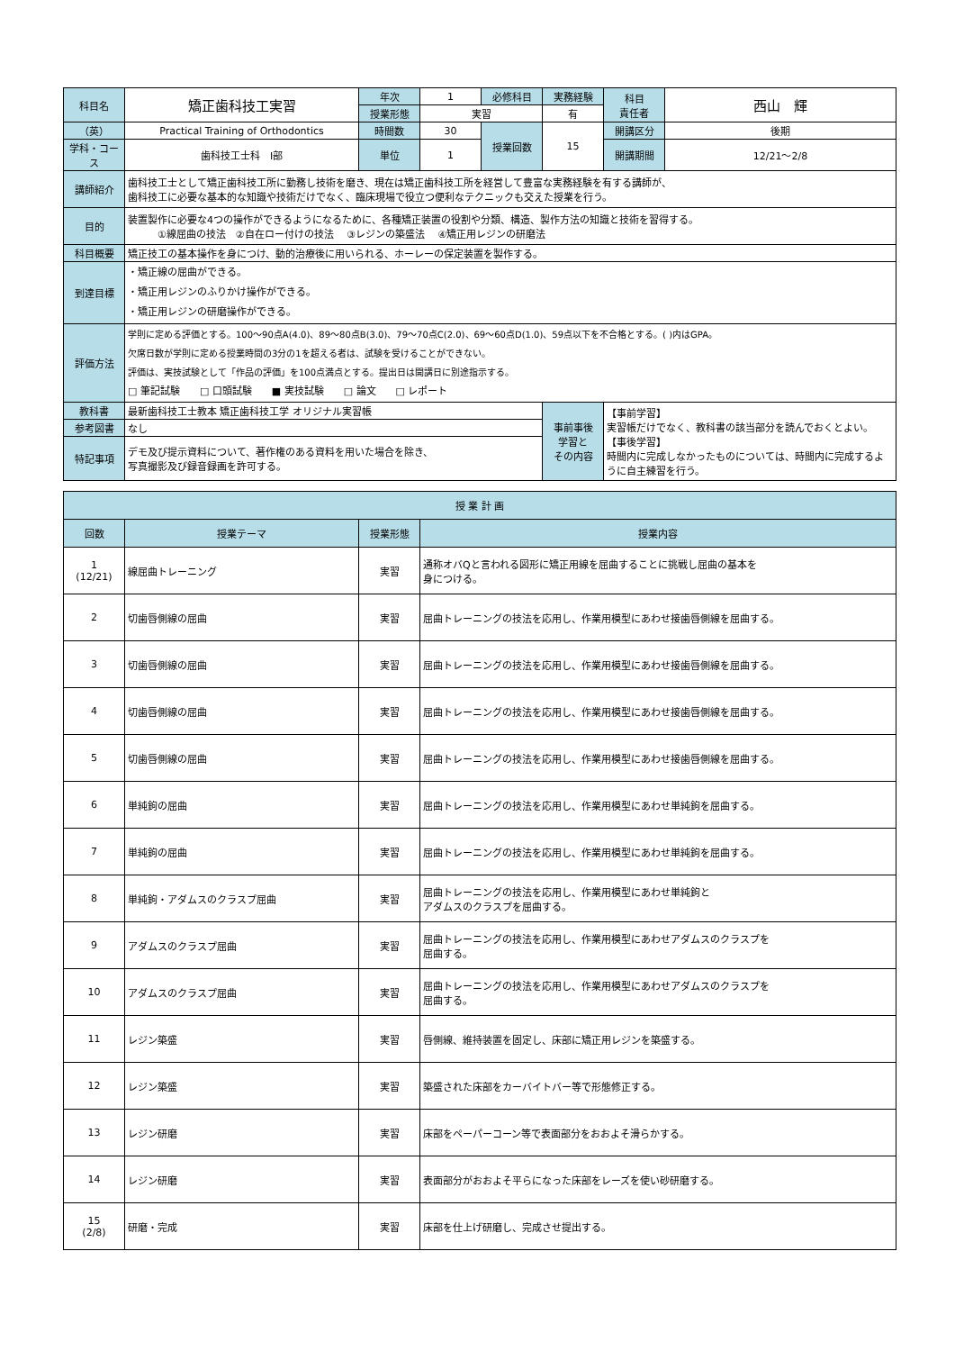| 科目名 | 矯正歯科技工実習 | 年次 | 1 | 必修科目 | 実務経験 | 科目 責任者 | 西山 輝 |
| | | 授業形態 | 実習 | | 有 | | |
| （英） | Practical Training of Orthodontics | 時間数 | 30 | 授業回数 | 15 | 開講区分 | 後期 |
| 学科・コース | 歯科技工士科 Ⅰ部 | 単位 | 1 | | | 開講期間 | 12/21～2/8 |
| 講師紹介 | 歯科技工士として矯正歯科技工所に勤務し技術を磨き、現在は矯正歯科技工所を経営して豊富な実務経験を有する講師が、 歯科技工に必要な基本的な知識や技術だけでなく、臨床現場で役立つ便利なテクニックも交えた授業を行う。 | | | | | | |
| 目的 | 装置製作に必要な4つの操作ができるようになるために、各種矯正装置の役割や分類、構造、製作方法の知識と技術を習得する。 ①線屈曲の技法 ②自在ロー付けの技法 ③レジンの築盛法 ④矯正用レジンの研磨法 | | | | | | |
| 科目概要 | 矯正技工の基本操作を身につけ、動的治療後に用いられる、ホーレーの保定装置を製作する。 | | | | | | |
| 到達目標 | ・矯正線の屈曲ができる。 ・矯正用レジンのふりかけ操作ができる。 ・矯正用レジンの研磨操作ができる。 | | | | | | |
| 評価方法 | 学則に定める評価とする。100～90点A(4.0)、89～80点B(3.0)、79～70点C(2.0)、69～60点D(1.0)、59点以下を不合格とする。( )内はGPA。 欠席日数が学則に定める授業時間の3分の1を超える者は、試験を受けることができない。 評価は、実技試験として「作品の評価」を100点満点とする。提出日は開講日に別途指示する。 □ 筆記試験 □ 口頭試験 ■ 実技試験 □ 論文 □ レポート | | | | | | |
| 教科書 | 最新歯科技工士教本 矯正歯科技工学 オリジナル実習帳 | | | | 事前事後 学習と その内容 | 【事前学習】 実習帳だけでなく、教科書の該当部分を読んでおくとよい。 【事後学習】 時間内に完成しなかったものについては、時間内に完成するように自主練習を行う。 | |
| 参考図書 | なし | | | | | | |
| 特記事項 | デモ及び提示資料について、著作権のある資料を用いた場合を除き、 写真撮影及び録音録画を許可する。 | | | | | | |
| 授 業 計 画 | | | |
| --- | --- | --- | --- |
| 回数 | 授業テーマ | 授業形態 | 授業内容 |
| 1 (12/21) | 線屈曲トレーニング | 実習 | 通称オバQと言われる図形に矯正用線を屈曲することに挑戦し屈曲の基本を 身につける。 |
| 2 | 切歯唇側線の屈曲 | 実習 | 屈曲トレーニングの技法を応用し、作業用模型にあわせ接歯唇側線を屈曲する。 |
| 3 | 切歯唇側線の屈曲 | 実習 | 屈曲トレーニングの技法を応用し、作業用模型にあわせ接歯唇側線を屈曲する。 |
| 4 | 切歯唇側線の屈曲 | 実習 | 屈曲トレーニングの技法を応用し、作業用模型にあわせ接歯唇側線を屈曲する。 |
| 5 | 切歯唇側線の屈曲 | 実習 | 屈曲トレーニングの技法を応用し、作業用模型にあわせ接歯唇側線を屈曲する。 |
| 6 | 単純鉤の屈曲 | 実習 | 屈曲トレーニングの技法を応用し、作業用模型にあわせ単純鉤を屈曲する。 |
| 7 | 単純鉤の屈曲 | 実習 | 屈曲トレーニングの技法を応用し、作業用模型にあわせ単純鉤を屈曲する。 |
| 8 | 単純鉤・アダムスのクラスプ屈曲 | 実習 | 屈曲トレーニングの技法を応用し、作業用模型にあわせ単純鉤と アダムスのクラスプを屈曲する。 |
| 9 | アダムスのクラスプ屈曲 | 実習 | 屈曲トレーニングの技法を応用し、作業用模型にあわせアダムスのクラスプを 屈曲する。 |
| 10 | アダムスのクラスプ屈曲 | 実習 | 屈曲トレーニングの技法を応用し、作業用模型にあわせアダムスのクラスプを 屈曲する。 |
| 11 | レジン築盛 | 実習 | 唇側線、維持装置を固定し、床部に矯正用レジンを築盛する。 |
| 12 | レジン築盛 | 実習 | 築盛された床部をカーバイトバー等で形態修正する。 |
| 13 | レジン研磨 | 実習 | 床部をペーパーコーン等で表面部分をおおよそ滑らかする。 |
| 14 | レジン研磨 | 実習 | 表面部分がおおよそ平らになった床部をレーズを使い砂研磨する。 |
| 15 (2/8) | 研磨・完成 | 実習 | 床部を仕上げ研磨し、完成させ提出する。 |